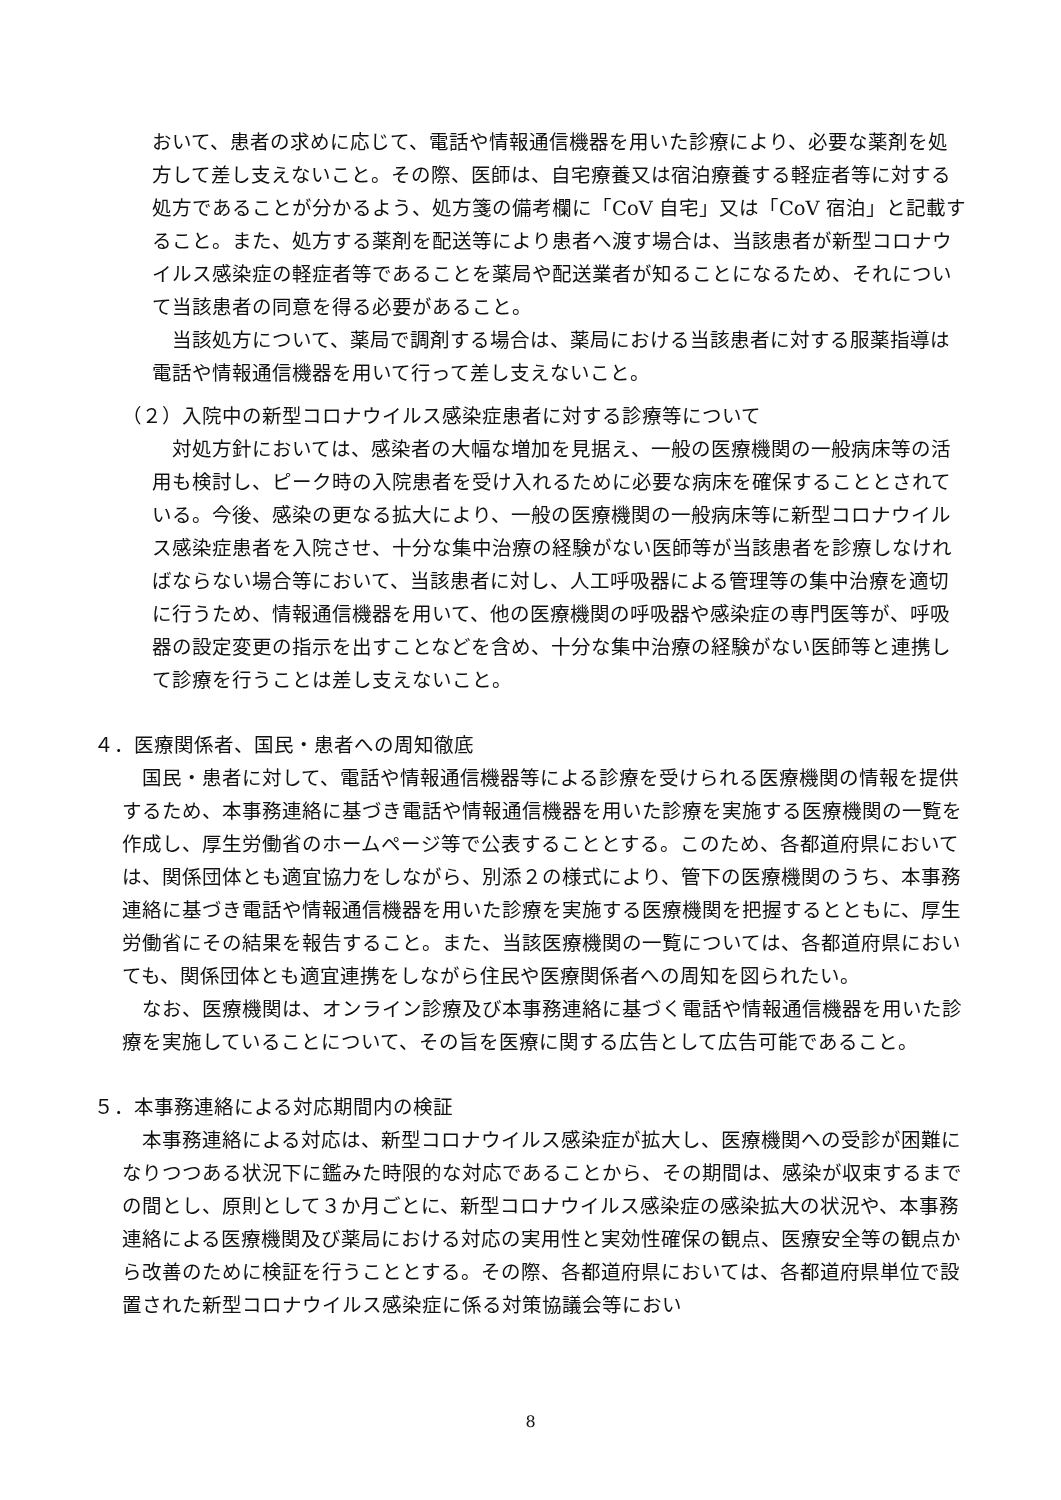おいて、患者の求めに応じて、電話や情報通信機器を用いた診療により、必要な薬剤を処方して差し支えないこと。その際、医師は、自宅療養又は宿泊療養する軽症者等に対する処方であることが分かるよう、処方箋の備考欄に「CoV 自宅」又は「CoV 宿泊」と記載すること。また、処方する薬剤を配送等により患者へ渡す場合は、当該患者が新型コロナウイルス感染症の軽症者等であることを薬局や配送業者が知ることになるため、それについて当該患者の同意を得る必要があること。
当該処方について、薬局で調剤する場合は、薬局における当該患者に対する服薬指導は電話や情報通信機器を用いて行って差し支えないこと。
（２）入院中の新型コロナウイルス感染症患者に対する診療等について
対処方針においては、感染者の大幅な増加を見据え、一般の医療機関の一般病床等の活用も検討し、ピーク時の入院患者を受け入れるために必要な病床を確保することとされている。今後、感染の更なる拡大により、一般の医療機関の一般病床等に新型コロナウイルス感染症患者を入院させ、十分な集中治療の経験がない医師等が当該患者を診療しなければならない場合等において、当該患者に対し、人工呼吸器による管理等の集中治療を適切に行うため、情報通信機器を用いて、他の医療機関の呼吸器や感染症の専門医等が、呼吸器の設定変更の指示を出すことなどを含め、十分な集中治療の経験がない医師等と連携して診療を行うことは差し支えないこと。
４．医療関係者、国民・患者への周知徹底
国民・患者に対して、電話や情報通信機器等による診療を受けられる医療機関の情報を提供するため、本事務連絡に基づき電話や情報通信機器を用いた診療を実施する医療機関の一覧を作成し、厚生労働省のホームページ等で公表することとする。このため、各都道府県においては、関係団体とも適宜協力をしながら、別添２の様式により、管下の医療機関のうち、本事務連絡に基づき電話や情報通信機器を用いた診療を実施する医療機関を把握するとともに、厚生労働省にその結果を報告すること。また、当該医療機関の一覧については、各都道府県においても、関係団体とも適宜連携をしながら住民や医療関係者への周知を図られたい。
なお、医療機関は、オンライン診療及び本事務連絡に基づく電話や情報通信機器を用いた診療を実施していることについて、その旨を医療に関する広告として広告可能であること。
５．本事務連絡による対応期間内の検証
本事務連絡による対応は、新型コロナウイルス感染症が拡大し、医療機関への受診が困難になりつつある状況下に鑑みた時限的な対応であることから、その期間は、感染が収束するまでの間とし、原則として３か月ごとに、新型コロナウイルス感染症の感染拡大の状況や、本事務連絡による医療機関及び薬局における対応の実用性と実効性確保の観点、医療安全等の観点から改善のために検証を行うこととする。その際、各都道府県においては、各都道府県単位で設置された新型コロナウイルス感染症に係る対策協議会等におい
8